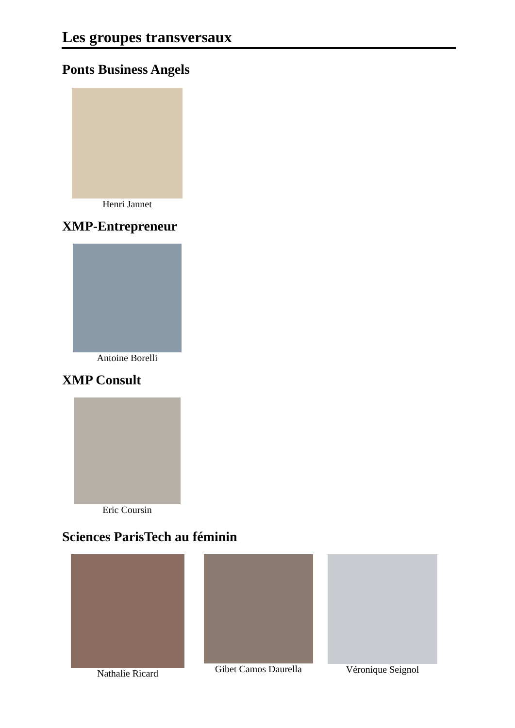Les groupes transversaux
Ponts Business Angels
Henri Jannet
XMP-Entrepreneur
Antoine Borelli
XMP Consult
Eric Coursin
Sciences ParisTech au féminin
Nathalie Ricard Gibet Camos Daurella Véronique Seignol